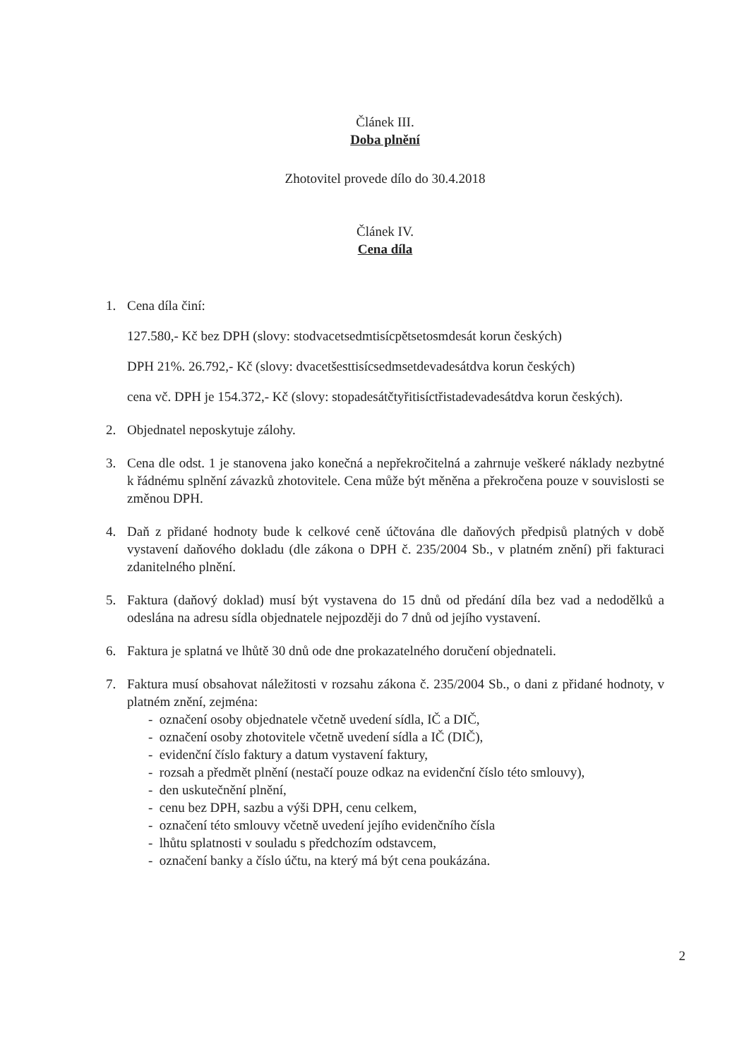Článek III.
Doba plnění
Zhotovitel provede dílo do 30.4.2018
Článek IV.
Cena díla
1. Cena díla činí:
127.580,- Kč bez DPH (slovy: stodvacetsedmtisícpětsetosmdesát korun českých)
DPH 21%. 26.792,- Kč (slovy: dvacetšesttisícsedmsetdevadesátdva korun českých)
cena vč. DPH je 154.372,- Kč (slovy: stopadesátčtyřitisíctřistadevadesátdva korun českých).
2. Objednatel neposkytuje zálohy.
3. Cena dle odst. 1 je stanovena jako konečná a nepřekročitelná a zahrnuje veškeré náklady nezbytné k řádnému splnění závazků zhotovitele. Cena může být měněna a překročena pouze v souvislosti se změnou DPH.
4. Daň z přidané hodnoty bude k celkové ceně účtována dle daňových předpisů platných v době vystavení daňového dokladu (dle zákona o DPH č. 235/2004 Sb., v platném znění) při fakturaci zdanitelného plnění.
5. Faktura (daňový doklad) musí být vystavena do 15 dnů od předání díla bez vad a nedodělků a odeslána na adresu sídla objednatele nejpozději do 7 dnů od jejího vystavení.
6. Faktura je splatná ve lhůtě 30 dnů ode dne prokazatelného doručení objednateli.
7. Faktura musí obsahovat náležitosti v rozsahu zákona č. 235/2004 Sb., o dani z přidané hodnoty, v platném znění, zejména:
- označení osoby objednatele včetně uvedení sídla, IČ a DIČ,
- označení osoby zhotovitele včetně uvedení sídla a IČ (DIČ),
- evidenční číslo faktury a datum vystavení faktury,
- rozsah a předmět plnění (nestačí pouze odkaz na evidenční číslo této smlouvy),
- den uskutečnění plnění,
- cenu bez DPH, sazbu a výši DPH, cenu celkem,
- označení této smlouvy včetně uvedení jejího evidenčního čísla
- lhůtu splatnosti v souladu s předchozím odstavcem,
- označení banky a číslo účtu, na který má být cena poukázána.
2